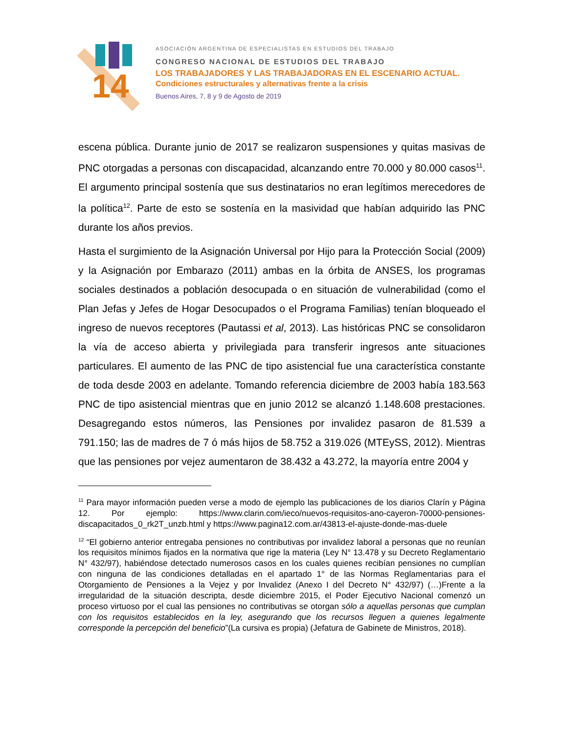14
ASOCIACIÓN ARGENTINA DE ESPECIALISTAS EN ESTUDIOS DEL TRABAJO
CONGRESO NACIONAL DE ESTUDIOS DEL TRABAJO
LOS TRABAJADORES Y LAS TRABAJADORAS EN EL ESCENARIO ACTUAL.
Condiciones estructurales y alternativas frente a la crisis
Buenos Aires, 7, 8 y 9 de Agosto de 2019
escena pública. Durante junio de 2017 se realizaron suspensiones y quitas masivas de PNC otorgadas a personas con discapacidad, alcanzando entre 70.000 y 80.000 casos<sup>11</sup>. El argumento principal sostenía que sus destinatarios no eran legítimos merecedores de la política<sup>12</sup>. Parte de esto se sostenía en la masividad que habían adquirido las PNC durante los años previos.
Hasta el surgimiento de la Asignación Universal por Hijo para la Protección Social (2009) y la Asignación por Embarazo (2011) ambas en la órbita de ANSES, los programas sociales destinados a población desocupada o en situación de vulnerabilidad (como el Plan Jefas y Jefes de Hogar Desocupados o el Programa Familias) tenían bloqueado el ingreso de nuevos receptores (Pautassi et al, 2013). Las históricas PNC se consolidaron la vía de acceso abierta y privilegiada para transferir ingresos ante situaciones particulares. El aumento de las PNC de tipo asistencial fue una característica constante de toda desde 2003 en adelante. Tomando referencia diciembre de 2003 había 183.563 PNC de tipo asistencial mientras que en junio 2012 se alcanzó 1.148.608 prestaciones. Desagregando estos números, las Pensiones por invalidez pasaron de 81.539 a 791.150; las de madres de 7 ó más hijos de 58.752 a 319.026 (MTEySS, 2012). Mientras que las pensiones por vejez aumentaron de 38.432 a 43.272, la mayoría entre 2004 y
<sup>11</sup> Para mayor información pueden verse a modo de ejemplo las publicaciones de los diarios Clarín y Página 12. Por ejemplo: https://www.clarin.com/ieco/nuevos-requisitos-ano-cayeron-70000-pensiones-discapacitados_0_rk2T_unzb.html y https://www.pagina12.com.ar/43813-el-ajuste-donde-mas-duele
<sup>12</sup> “El gobierno anterior entregaba pensiones no contributivas por invalidez laboral a personas que no reunían los requisitos mínimos fijados en la normativa que rige la materia (Ley N° 13.478 y su Decreto Reglamentario N° 432/97), habiéndose detectado numerosos casos en los cuales quienes recibían pensiones no cumplían con ninguna de las condiciones detalladas en el apartado 1° de las Normas Reglamentarias para el Otorgamiento de Pensiones a la Vejez y por Invalidez (Anexo I del Decreto N° 432/97) (…)Frente a la irregularidad de la situación descripta, desde diciembre 2015, el Poder Ejecutivo Nacional comenzó un proceso virtuoso por el cual las pensiones no contributivas se otorgan sólo a aquellas personas que cumplan con los requisitos establecidos en la ley, asegurando que los recursos lleguen a quienes legalmente corresponde la percepción del beneficio”(La cursiva es propia) (Jefatura de Gabinete de Ministros, 2018).